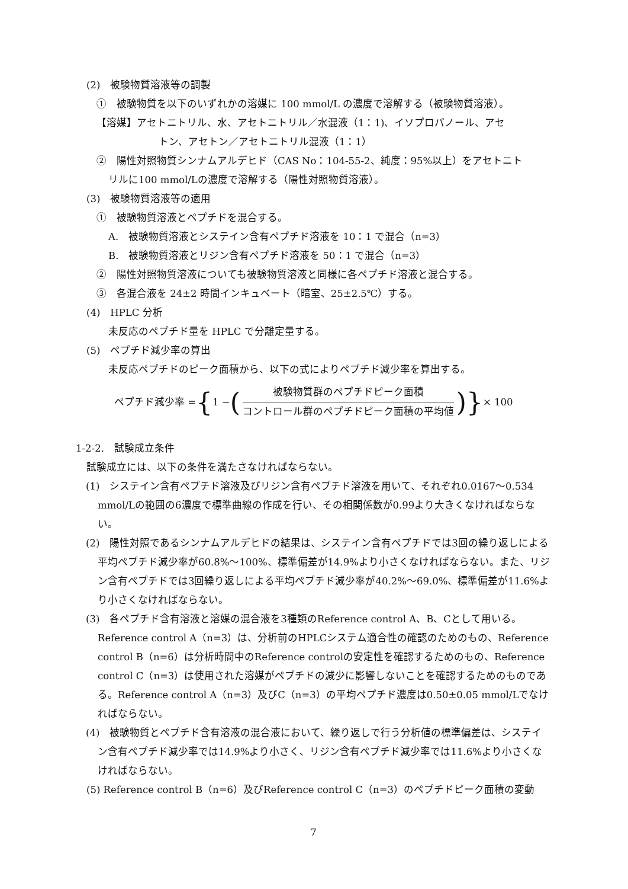(2)　被験物質溶液等の調製
①　被験物質を以下のいずれかの溶媒に 100 mmol/L の濃度で溶解する（被験物質溶液）。
【溶媒】アセトニトリル、水、アセトニトリル／水混液（1：1)、イソプロパノール、アセ
トン、アセトン／アセトニトリル混液（1：1）
②　陽性対照物質シンナムアルデヒド（CAS No：104-55-2、純度：95%以上）をアセトニト
リルに100 mmol/Lの濃度で溶解する（陽性対照物質溶液）。
(3)　被験物質溶液等の適用
①　被験物質溶液とペプチドを混合する。
A.　被験物質溶液とシステイン含有ペプチド溶液を 10：1 で混合（n=3）
B.　被験物質溶液とリジン含有ペプチド溶液を 50：1 で混合（n=3）
②　陽性対照物質溶液についても被験物質溶液と同様に各ペプチド溶液と混合する。
③　各混合液を 24±2 時間インキュベート（暗室、25±2.5℃）する。
(4)　HPLC 分析
未反応のペプチド量を HPLC で分離定量する。
(5)　ペプチド減少率の算出
未反応ペプチドのピーク面積から、以下の式によりペプチド減少率を算出する。
ペプチド減少率 = { 1 − (被験物質群のペプチドピーク面積 コントロール群のペプチドピーク面積の平均値)} × 100
1-2-2.　試験成立条件
試験成立には、以下の条件を満たさなければならない。
(1)　システイン含有ペプチド溶液及びリジン含有ペプチド溶液を用いて、それぞれ0.0167～0.534 mmol/Lの範囲の6濃度で標準曲線の作成を行い、その相関係数が0.99より大きくなければならない。
(2)　陽性対照であるシンナムアルデヒドの結果は、システイン含有ペプチドでは3回の繰り返しによる平均ペプチド減少率が60.8%～100%、標準偏差が14.9%より小さくなければならない。また、リジン含有ペプチドでは3回繰り返しによる平均ペプチド減少率が40.2%～69.0%、標準偏差が11.6%より小さくなければならない。
(3)　各ペプチド含有溶液と溶媒の混合液を3種類のReference control A、B、Cとして用いる。Reference control A（n=3）は、分析前のHPLCシステム適合性の確認のためのもの、Reference control B（n=6）は分析時間中のReference controlの安定性を確認するためのもの、Reference control C（n=3）は使用された溶媒がペプチドの減少に影響しないことを確認するためのものである。Reference control A（n=3）及びC（n=3）の平均ペプチド濃度は0.50±0.05 mmol/Lでなければならない。
(4)　被験物質とペプチド含有溶液の混合液において、繰り返しで行う分析値の標準偏差は、システイン含有ペプチド減少率では14.9%より小さく、リジン含有ペプチド減少率では11.6%より小さくなければならない。
(5) Reference control B（n=6）及びReference control C（n=3）のペプチドピーク面積の変動
7